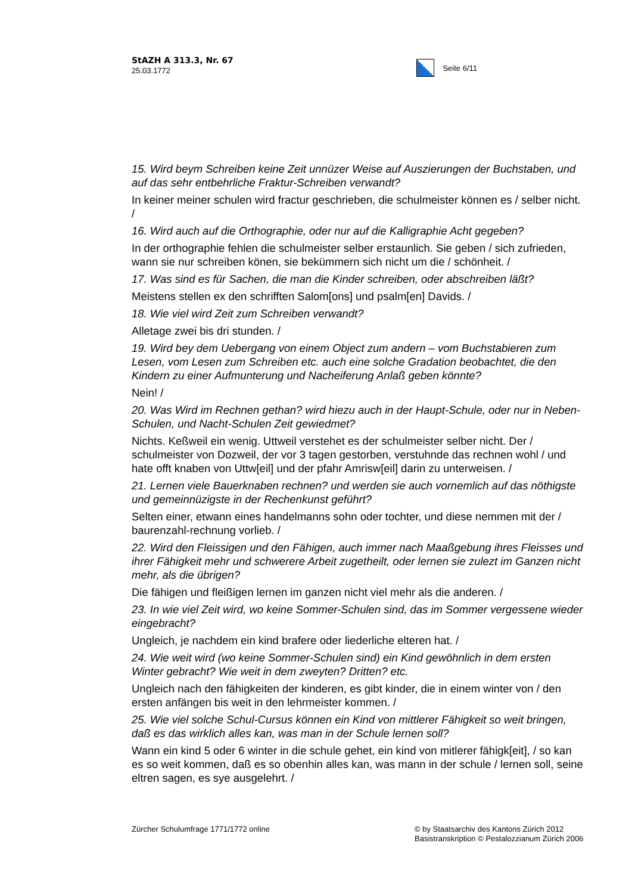StAZH A 313.3, Nr. 67
25.03.1772
Seite 6/11
15. Wird beym Schreiben keine Zeit unnüzer Weise auf Auszierungen der Buchstaben, und auf das sehr entbehrliche Fraktur-Schreiben verwandt?
In keiner meiner schulen wird fractur geschrieben, die schulmeister können es / selber nicht. /
16. Wird auch auf die Orthographie, oder nur auf die Kalligraphie Acht gegeben?
In der orthographie fehlen die schulmeister selber erstaunlich. Sie geben / sich zufrieden, wann sie nur schreiben könen, sie bekümmern sich nicht um die / schönheit. /
17. Was sind es für Sachen, die man die Kinder schreiben, oder abschreiben läßt?
Meistens stellen ex den schrifften Salom[ons] und psalm[en] Davids. /
18. Wie viel wird Zeit zum Schreiben verwandt?
Alletage zwei bis dri stunden. /
19. Wird bey dem Uebergang von einem Object zum andern – vom Buchstabieren zum Lesen, vom Lesen zum Schreiben etc. auch eine solche Gradation beobachtet, die den Kindern zu einer Aufmunterung und Nacheiferung Anlaß geben könnte?
Nein! /
20. Was Wird im Rechnen gethan? wird hiezu auch in der Haupt-Schule, oder nur in Neben-Schulen, und Nacht-Schulen Zeit gewiedmet?
Nichts. Keßweil ein wenig. Uttweil verstehet es der schulmeister selber nicht. Der / schulmeister von Dozweil, der vor 3 tagen gestorben, verstuhnde das rechnen wohl / und hate offt knaben von Uttw[eil] und der pfahr Amrisw[eil] darin zu unterweisen. /
21. Lernen viele Bauerknaben rechnen? und werden sie auch vornemlich auf das nöthigste und gemeinnüzigste in der Rechenkunst geführt?
Selten einer, etwann eines handelmanns sohn oder tochter, und diese nemmen mit der / baurenzahl-rechnung vorlieb. /
22. Wird den Fleissigen und den Fähigen, auch immer nach Maaßgebung ihres Fleisses und ihrer Fähigkeit mehr und schwerere Arbeit zugetheilt, oder lernen sie zulezt im Ganzen nicht mehr, als die übrigen?
Die fähigen und fleißigen lernen im ganzen nicht viel mehr als die anderen. /
23. In wie viel Zeit wird, wo keine Sommer-Schulen sind, das im Sommer vergessene wieder eingebracht?
Ungleich, je nachdem ein kind brafere oder liederliche elteren hat. /
24. Wie weit wird (wo keine Sommer-Schulen sind) ein Kind gewöhnlich in dem ersten Winter gebracht? Wie weit in dem zweyten? Dritten? etc.
Ungleich nach den fähigkeiten der kinderen, es gibt kinder, die in einem winter von / den ersten anfängen bis weit in den lehrmeister kommen. /
25. Wie viel solche Schul-Cursus können ein Kind von mittlerer Fähigkeit so weit bringen, daß es das wirklich alles kan, was man in der Schule lernen soll?
Wann ein kind 5 oder 6 winter in die schule gehet, ein kind von mitlerer fähigk[eit], / so kan es so weit kommen, daß es so obenhin alles kan, was mann in der schule / lernen soll, seine eltren sagen, es sye ausgelehrt. /
Zürcher Schulumfrage 1771/1772 online
© by Staatsarchiv des Kantons Zürich 2012
Basistranskription © Pestalozzianum Zürich 2006